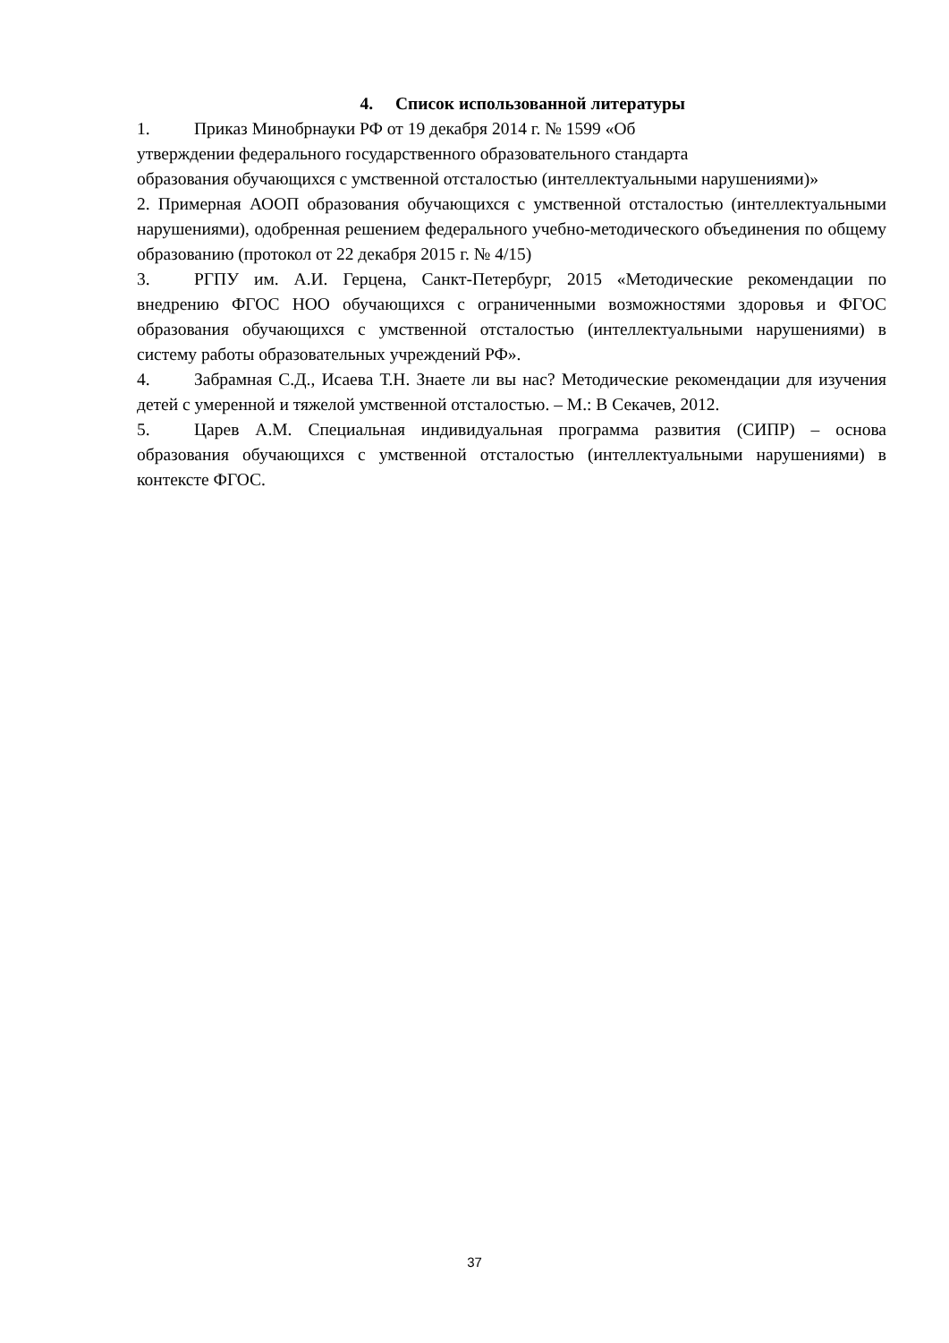4. Список использованной литературы
1. Приказ Минобрнауки РФ от 19 декабря 2014 г. № 1599 «Об
утверждении федерального государственного образовательного стандарта
образования обучающихся с умственной отсталостью (интеллектуальными нарушениями)»
2. Примерная АООП образования обучающихся с умственной отсталостью (интеллектуальными нарушениями), одобренная решением федерального учебно-методического объединения по общему образованию (протокол от 22 декабря 2015 г. № 4/15)
3. РГПУ им. А.И. Герцена, Санкт-Петербург, 2015 «Методические рекомендации по внедрению ФГОС НОО обучающихся с ограниченными возможностями здоровья и ФГОС образования обучающихся с умственной отсталостью (интеллектуальными нарушениями) в систему работы образовательных учреждений РФ».
4. Забрамная С.Д., Исаева Т.Н. Знаете ли вы нас? Методические рекомендации для изучения детей с умеренной и тяжелой умственной отсталостью. – М.: В Секачев, 2012.
5. Царев А.М. Специальная индивидуальная программа развития (СИПР) – основа образования обучающихся с умственной отсталостью (интеллектуальными нарушениями) в контексте ФГОС.
37